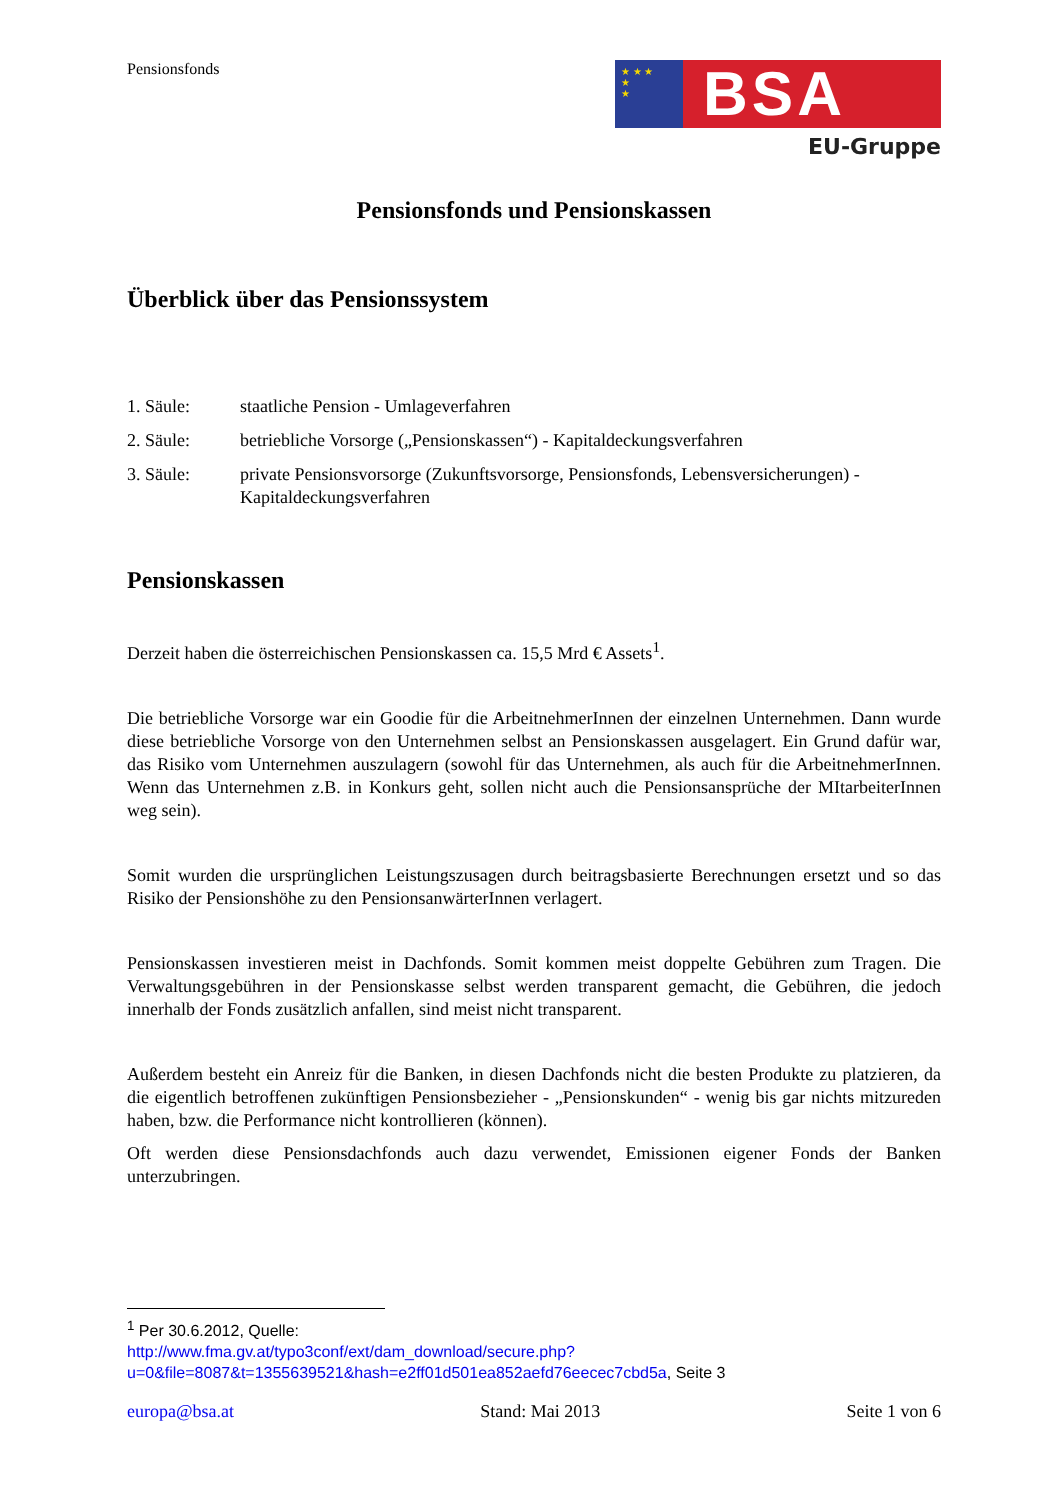Pensionsfonds
★ ★ ★
★
★
BSA
EU-Gruppe
Pensionsfonds und Pensionskassen
Überblick über das Pensionssystem
1. Säule: staatliche Pension - Umlageverfahren
2. Säule: betriebliche Vorsorge („Pensionskassen“) - Kapitaldeckungsverfahren
3. Säule: private Pensionsvorsorge (Zukunftsvorsorge, Pensionsfonds, Lebensversicherungen) - Kapitaldeckungsverfahren
Pensionskassen
Derzeit haben die österreichischen Pensionskassen ca. 15,5 Mrd € Assets<sup>1</sup>.
Die betriebliche Vorsorge war ein Goodie für die ArbeitnehmerInnen der einzelnen Unternehmen. Dann wurde diese betriebliche Vorsorge von den Unternehmen selbst an Pensionskassen ausgelagert. Ein Grund dafür war, das Risiko vom Unternehmen auszulagern (sowohl für das Unternehmen, als auch für die ArbeitnehmerInnen. Wenn das Unternehmen z.B. in Konkurs geht, sollen nicht auch die Pensionsansprüche der MItarbeiterInnen weg sein).
Somit wurden die ursprünglichen Leistungszusagen durch beitragsbasierte Berechnungen ersetzt und so das Risiko der Pensionshöhe zu den PensionsanwärterInnen verlagert.
Pensionskassen investieren meist in Dachfonds. Somit kommen meist doppelte Gebühren zum Tragen. Die Verwaltungsgebühren in der Pensionskasse selbst werden transparent gemacht, die Gebühren, die jedoch innerhalb der Fonds zusätzlich anfallen, sind meist nicht transparent.
Außerdem besteht ein Anreiz für die Banken, in diesen Dachfonds nicht die besten Produkte zu platzieren, da die eigentlich betroffenen zukünftigen Pensionsbezieher - „Pensionskunden“ - wenig bis gar nichts mitzureden haben, bzw. die Performance nicht kontrollieren (können).
Oft werden diese Pensionsdachfonds auch dazu verwendet, Emissionen eigener Fonds der Banken unterzubringen.
<sup>1</sup> Per 30.6.2012, Quelle:
http://www.fma.gv.at/typo3conf/ext/dam_download/secure.php?u=0&file=8087&t=1355639521&hash=e2ff01d501ea852aefd76eecec7cbd5a, Seite 3
europa@bsa.at Stand: Mai 2013 Seite 1 von 6